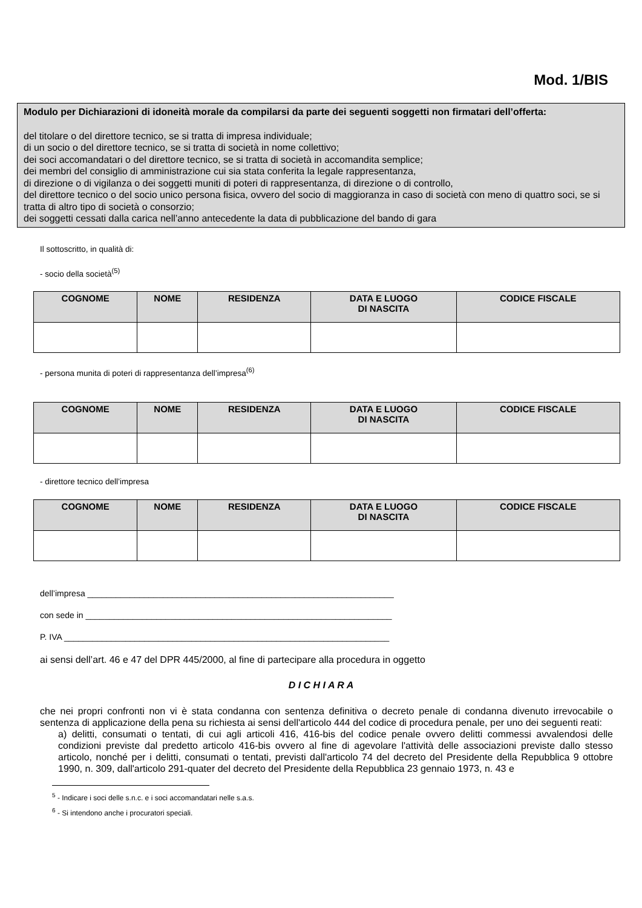Mod. 1/BIS
Modulo per Dichiarazioni di idoneità morale da compilarsi da parte dei seguenti soggetti non firmatari dell’offerta:
del titolare o del direttore tecnico, se si tratta di impresa individuale;
di un socio o del direttore tecnico, se si tratta di società in nome collettivo;
dei soci accomandatari o del direttore tecnico, se si tratta di società in accomandita semplice;
dei membri del consiglio di amministrazione cui sia stata conferita la legale rappresentanza,
di direzione o di vigilanza o dei soggetti muniti di poteri di rappresentanza, di direzione o di controllo,
del direttore tecnico o del socio unico persona fisica, ovvero del socio di maggioranza in caso di società con meno di quattro soci, se si tratta di altro tipo di società o consorzio;
dei soggetti cessati dalla carica nell’anno antecedente la data di pubblicazione del bando di gara
Il sottoscritto, in qualità di:
- socio della società<sup>(5)</sup>
| COGNOME | NOME | RESIDENZA | DATA E LUOGO DI NASCITA | CODICE FISCALE |
| --- | --- | --- | --- | --- |
- persona munita di poteri di rappresentanza dell’impresa<sup>(6)</sup>
| COGNOME | NOME | RESIDENZA | DATA E LUOGO DI NASCITA | CODICE FISCALE |
| --- | --- | --- | --- | --- |
- direttore tecnico dell’impresa
| COGNOME | NOME | RESIDENZA | DATA E LUOGO DI NASCITA | CODICE FISCALE |
| --- | --- | --- | --- | --- |
dell’impresa _________________________________________________________________
con sede in _________________________________________________________________
P. IVA _____________________________________________________________________
ai sensi dell’art. 46 e 47 del DPR 445/2000, al fine di partecipare alla procedura in oggetto
D I C H I A R A
che nei propri confronti non vi è stata condanna con sentenza definitiva o decreto penale di condanna divenuto irrevocabile o sentenza di applicazione della pena su richiesta ai sensi dell'articolo 444 del codice di procedura penale, per uno dei seguenti reati:
a) delitti, consumati o tentati, di cui agli articoli 416, 416-bis del codice penale ovvero delitti commessi avvalendosi delle condizioni previste dal predetto articolo 416-bis ovvero al fine di agevolare l'attività delle associazioni previste dallo stesso articolo, nonché per i delitti, consumati o tentati, previsti dall'articolo 74 del decreto del Presidente della Repubblica 9 ottobre 1990, n. 309, dall'articolo 291-quater del decreto del Presidente della Repubblica 23 gennaio 1973, n. 43 e
<sup>5</sup> - Indicare i soci delle s.n.c. e i soci accomandatari nelle s.a.s.
<sup>6</sup> - Si intendono anche i procuratori speciali.